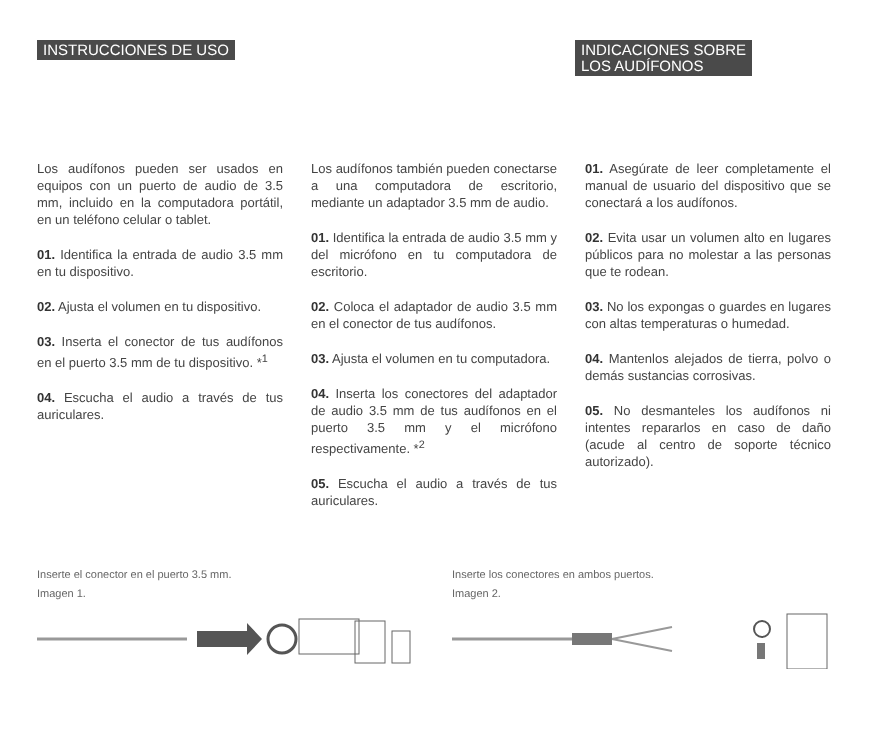INSTRUCCIONES DE USO INDICACIONES SOBRE
LOS AUDÍFONOS
Los audífonos pueden ser usados en equipos con un puerto de audio de 3.5 mm, incluido en la computadora portátil, en un teléfono celular o tablet.
01. Identifica la entrada de audio 3.5 mm en tu dispositivo.
02. Ajusta el volumen en tu dispositivo.
03. Inserta el conector de tus audífonos en el puerto 3.5 mm de tu dispositivo. *<sup>1</sup>
04. Escucha el audio a través de tus auriculares.
Los audífonos también pueden conectarse a una computadora de escritorio, mediante un adaptador 3.5 mm de audio.
01. Identifica la entrada de audio 3.5 mm y del micrófono en tu computadora de escritorio.
02. Coloca el adaptador de audio 3.5 mm en el conector de tus audífonos.
03. Ajusta el volumen en tu computadora.
04. Inserta los conectores del adaptador de audio 3.5 mm de tus audífonos en el puerto 3.5 mm y el micrófono respectivamente. *<sup>2</sup>
05. Escucha el audio a través de tus auriculares.
01. Asegúrate de leer completamente el manual de usuario del dispositivo que se conectará a los audífonos.
02. Evita usar un volumen alto en lugares públicos para no molestar a las personas que te rodean.
03. No los expongas o guardes en lugares con altas temperaturas o humedad.
04. Mantenlos alejados de tierra, polvo o demás sustancias corrosivas.
05. No desmanteles los audífonos ni intentes repararlos en caso de daño (acude al centro de soporte técnico autorizado).
Inserte el conector en el puerto 3.5 mm.
Imagen 1.
Inserte los conectores en ambos puertos.
Imagen 2.